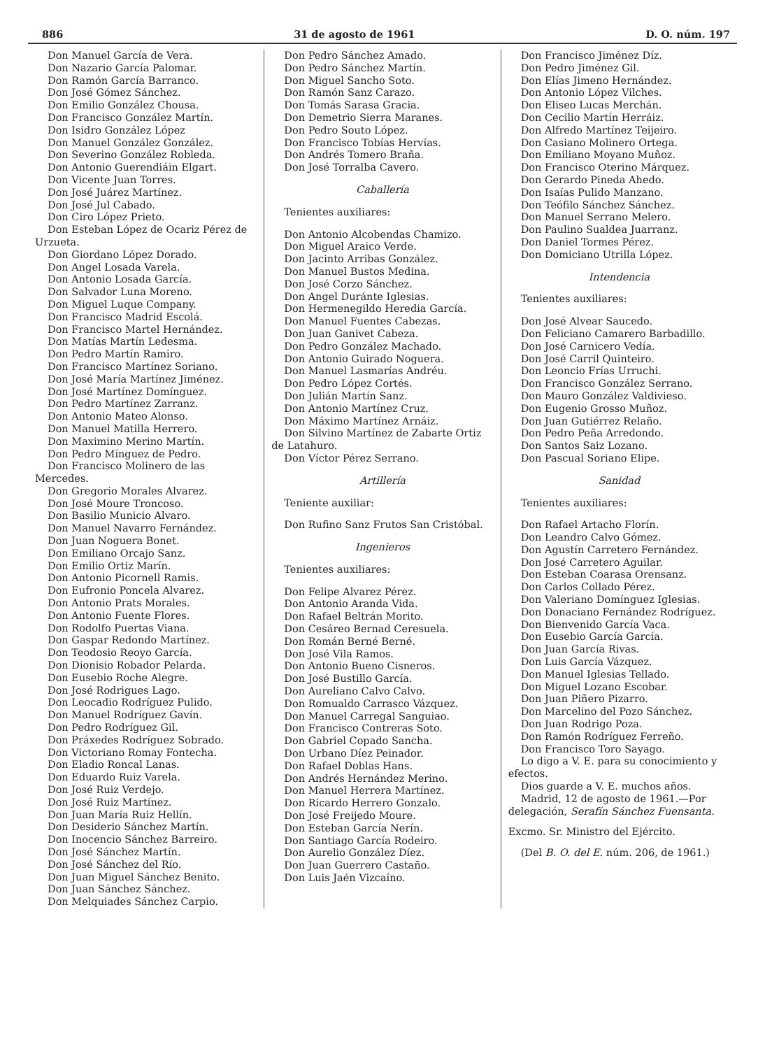886 31 de agosto de 1961 D. O. núm. 197
Don Manuel García de Vera.
Don Nazario García Palomar.
Don Ramón García Barranco.
Don José Gómez Sánchez.
Don Emilio González Chousa.
Don Francisco González Martín.
Don Isidro González López
Don Manuel González González.
Don Severino González Robleda.
Don Antonio Guerendiáin Elgart.
Don Vicente Juan Torres.
Don José Juárez Martínez.
Don José Jul Cabado.
Don Ciro López Prieto.
Don Esteban López de Ocariz Pérez de Urzueta.
Don Giordano López Dorado.
Don Angel Losada Varela.
Don Antonio Losada García.
Don Salvador Luna Moreno.
Don Miguel Luque Company.
Don Francisco Madrid Escolá.
Don Francisco Martel Hernández.
Don Matías Martín Ledesma.
Don Pedro Martín Ramiro.
Don Francisco Martínez Soriano.
Don José María Martínez Jiménez.
Don José Martínez Domínguez.
Don Pedro Martínez Zarranz.
Don Antonio Mateo Alonso.
Don Manuel Matilla Herrero.
Don Maximino Merino Martín.
Don Pedro Mínguez de Pedro.
Don Francisco Molinero de las Mercedes.
Don Gregorio Morales Alvarez.
Don José Moure Troncoso.
Don Basilio Municio Alvaro.
Don Manuel Navarro Fernández.
Don Juan Noguera Bonet.
Don Emiliano Orcajo Sanz.
Don Emilio Ortiz Marín.
Don Antonio Picornell Ramis.
Don Eufronio Poncela Alvarez.
Don Antonio Prats Morales.
Don Antonio Fuente Flores.
Don Rodolfo Puertas Viana.
Don Gaspar Redondo Martínez.
Don Teodosio Reoyo García.
Don Dionisio Robador Pelarda.
Don Eusebio Roche Alegre.
Don José Rodrigues Lago.
Don Leocadio Rodríguez Pulido.
Don Manuel Rodríguez Gavín.
Don Pedro Rodríguez Gil.
Don Práxedes Rodríguez Sobrado.
Don Victoriano Romay Fontecha.
Don Eladio Roncal Lanas.
Don Eduardo Ruiz Varela.
Don José Ruiz Verdejo.
Don José Ruiz Martínez.
Don Juan María Ruiz Hellín.
Don Desiderio Sánchez Martín.
Don Inocencio Sánchez Barreiro.
Don José Sánchez Martín.
Don José Sánchez del Río.
Don Juan Miguel Sánchez Benito.
Don Juan Sánchez Sánchez.
Don Melquiades Sánchez Carpio.
Don Pedro Sánchez Amado.
Don Pedro Sánchez Martín.
Don Miguel Sancho Soto.
Don Ramón Sanz Carazo.
Don Tomás Sarasa Gracia.
Don Demetrio Sierra Maranes.
Don Pedro Souto López.
Don Francisco Tobías Hervías.
Don Andrés Tomero Braña.
Don José Torralba Cavero.
Caballería
Tenientes auxiliares:
Don Antonio Alcobendas Chamizo.
Don Miguel Araico Verde.
Don Jacinto Arribas González.
Don Manuel Bustos Medina.
Don José Corzo Sánchez.
Don Angel Duránte Iglesias.
Don Hermenegildo Heredia García.
Don Manuel Fuentes Cabezas.
Don Juan Ganivet Cabeza.
Don Pedro González Machado.
Don Antonio Guirado Noguera.
Don Manuel Lasmarías Andréu.
Don Pedro López Cortés.
Don Julián Martín Sanz.
Don Antonio Martínez Cruz.
Don Máximo Martínez Arnáiz.
Don Silvino Martínez de Zabarte Ortiz de Latahuro.
Don Víctor Pérez Serrano.
Artillería
Teniente auxiliar:
Don Rufino Sanz Frutos San Cristóbal.
Ingenieros
Tenientes auxiliares:
Don Felipe Alvarez Pérez.
Don Antonio Aranda Vida.
Don Rafael Beltrán Morito.
Don Cesáreo Bernad Ceresuela.
Don Román Berné Berné.
Don José Vila Ramos.
Don Antonio Bueno Cisneros.
Don José Bustillo García.
Don Aureliano Calvo Calvo.
Don Romualdo Carrasco Vázquez.
Don Manuel Carregal Sanguiao.
Don Francisco Contreras Soto.
Don Gabriel Copado Sancha.
Don Urbano Díez Peinador.
Don Rafael Doblas Hans.
Don Andrés Hernández Merino.
Don Manuel Herrera Martínez.
Don Ricardo Herrero Gonzalo.
Don José Freijedo Moure.
Don Esteban García Nerín.
Don Santiago García Rodeiro.
Don Aurelio González Díez.
Don Juan Guerrero Castaño.
Don Luis Jaén Vizcaíno.
Don Francisco Jiménez Díz.
Don Pedro Jiménez Gil.
Don Elías Jimeno Hernández.
Don Antonio López Vilches.
Don Eliseo Lucas Merchán.
Don Cecilio Martín Herráiz.
Don Alfredo Martínez Teijeiro.
Don Casiano Molinero Ortega.
Don Emiliano Moyano Muñoz.
Don Francisco Oterino Márquez.
Don Gerardo Pineda Ahedo.
Don Isaías Pulido Manzano.
Don Teófilo Sánchez Sánchez.
Don Manuel Serrano Melero.
Don Paulino Sualdea Juarranz.
Don Daniel Tormes Pérez.
Don Domiciano Utrilla López.
Intendencia
Tenientes auxiliares:
Don José Alvear Saucedo.
Don Feliciano Camarero Barbadillo.
Don José Carnicero Vedía.
Don José Carril Quinteiro.
Don Leoncio Frías Urruchi.
Don Francisco González Serrano.
Don Mauro González Valdivieso.
Don Eugenio Grosso Muñoz.
Don Juan Gutiérrez Relaño.
Don Pedro Peña Arredondo.
Don Santos Saiz Lozano.
Don Pascual Soriano Elipe.
Sanidad
Tenientes auxiliares:
Don Rafael Artacho Florín.
Don Leandro Calvo Gómez.
Don Agustín Carretero Fernández.
Don José Carretero Aguilar.
Don Esteban Coarasa Orensanz.
Don Carlos Collado Pérez.
Don Valeriano Domínguez Iglesias.
Don Donaciano Fernández Rodríguez.
Don Bienvenido García Vaca.
Don Eusebio García García.
Don Juan García Rivas.
Don Luis García Vázquez.
Don Manuel Iglesias Tellado.
Don Miguel Lozano Escobar.
Don Juan Piñero Pizarro.
Don Marcelino del Pozo Sánchez.
Don Juan Rodrigo Poza.
Don Ramón Rodríguez Ferreño.
Don Francisco Toro Sayago.
Lo digo a V. E. para su conocimiento y efectos.
Dios guarde a V. E. muchos años.
Madrid, 12 de agosto de 1961.—Por delegación, Serafín Sánchez Fuensanta.
Excmo. Sr. Ministro del Ejército.
(Del B. O. del E. núm. 206, de 1961.)